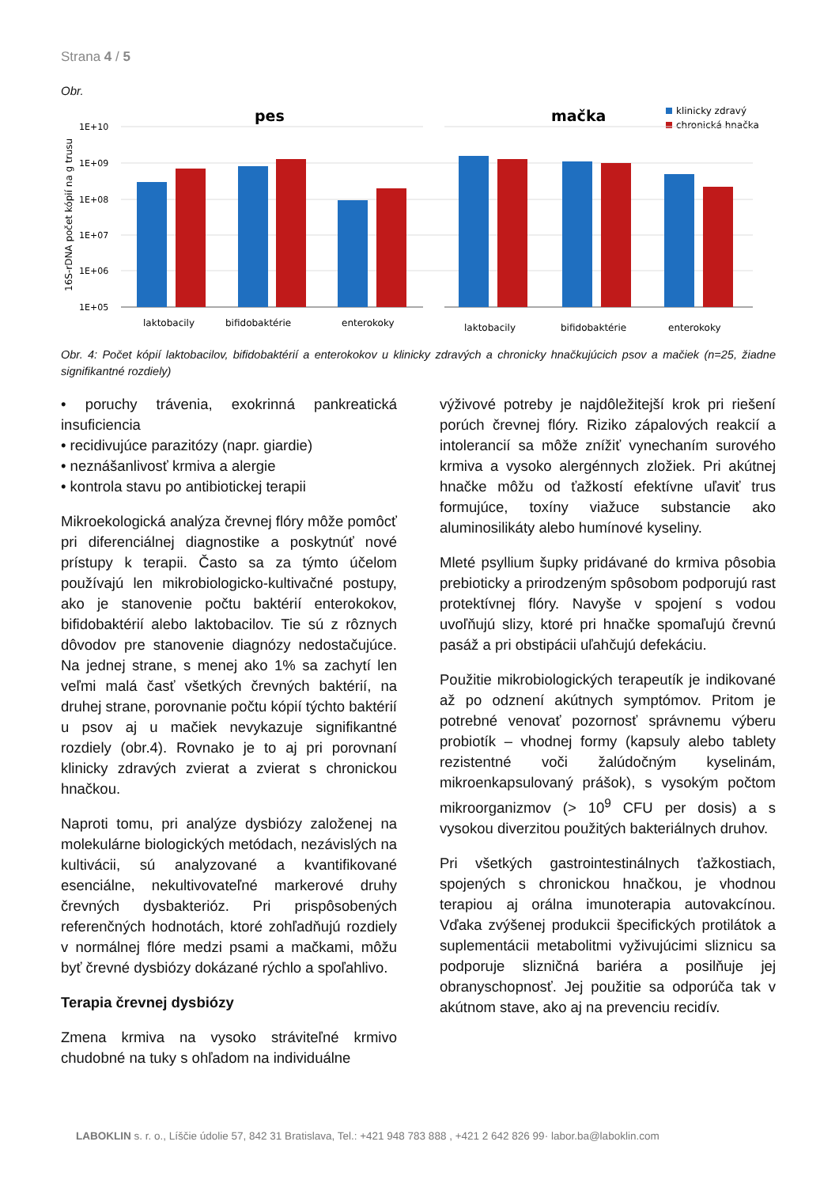Strana 4 / 5
Obr.
pes
mačka
klinicky zdravý
chronická hnačka
16S-rDNA počet kópií na g trusu
1E+10
1E+09
1E+08
1E+07
1E+06
1E+05
laktobacily
bifidobaktérie
enterokoky
laktobacily
bifidobaktérie
enterokoky
Obr. 4: Počet kópií laktobacilov, bifidobaktérií a enterokokov u klinicky zdravých a chronicky hnačkujúcich psov a mačiek (n=25, žiadne signifikantné rozdiely)
• poruchy trávenia, exokrinná pankreatická insuficiencia
• recidivujúce parazitózy (napr. giardie)
• neznášanlivosť krmiva a alergie
• kontrola stavu po antibiotickej terapii
Mikroekologická analýza črevnej flóry môže pomôcť pri diferenciálnej diagnostike a poskytnúť nové prístupy k terapii. Často sa za týmto účelom používajú len mikrobiologicko-kultivačné postupy, ako je stanovenie počtu baktérií enterokokov, bifidobaktérií alebo laktobacilov. Tie sú z rôznych dôvodov pre stanovenie diagnózy nedostačujúce. Na jednej strane, s menej ako 1% sa zachytí len veľmi malá časť všetkých črevných baktérií, na druhej strane, porovnanie počtu kópií týchto baktérií u psov aj u mačiek nevykazuje signifikantné rozdiely (obr.4). Rovnako je to aj pri porovnaní klinicky zdravých zvierat a zvierat s chronickou hnačkou.
Naproti tomu, pri analýze dysbiózy založenej na molekulárne biologických metódach, nezávislých na kultivácii, sú analyzované a kvantifikované esenciálne, nekultivovateľné markerové druhy črevných dysbakterióz. Pri prispôsobených referenčných hodnotách, ktoré zohľadňujú rozdiely v normálnej flóre medzi psami a mačkami, môžu byť črevné dysbiózy dokázané rýchlo a spoľahlivo.
Terapia črevnej dysbiózy
Zmena krmiva na vysoko stráviteľné krmivo chudobné na tuky s ohľadom na individuálne
výživové potreby je najdôležitejší krok pri riešení porúch črevnej flóry. Riziko zápalových reakcií a intolerancií sa môže znížiť vynechaním surového krmiva a vysoko alergénnych zložiek. Pri akútnej hnačke môžu od ťažkostí efektívne uľaviť trus formujúce, toxíny viažuce substancie ako aluminosilikáty alebo humínové kyseliny.
Mleté psyllium šupky pridávané do krmiva pôsobia prebioticky a prirodzeným spôsobom podporujú rast protektívnej flóry. Navyše v spojení s vodou uvoľňujú slizy, ktoré pri hnačke spomaľujú črevnú pasáž a pri obstipácii uľahčujú defekáciu.
Použitie mikrobiologických terapeutík je indikované až po odznení akútnych symptómov. Pritom je potrebné venovať pozornosť správnemu výberu probiotík – vhodnej formy (kapsuly alebo tablety rezistentné voči žalúdočným kyselinám, mikroenkapsulovaný prášok), s vysokým počtom mikroorganizmov (> 10<sup>9</sup> CFU per dosis) a s vysokou diverzitou použitých bakteriálnych druhov.
Pri všetkých gastrointestinálnych ťažkostiach, spojených s chronickou hnačkou, je vhodnou terapiou aj orálna imunoterapia autovakcínou. Vďaka zvýšenej produkcii špecifických protilátok a suplementácii metabolitmi vyživujúcimi sliznicu sa podporuje slizničná bariéra a posilňuje jej obranyschopnosť. Jej použitie sa odporúča tak v akútnom stave, ako aj na prevenciu recidív.
LABOKLIN s. r. o., Líščie údolie 57, 842 31 Bratislava, Tel.: +421 948 783 888 , +421 2 642 826 99· labor.ba@laboklin.com